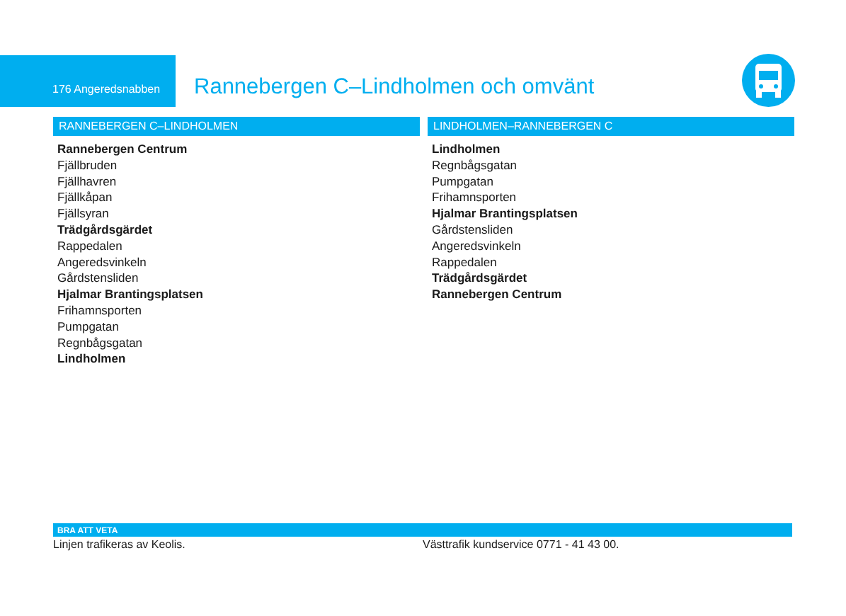176 Angeredsnabben
Rannebergen C–Lindholmen och omvänt
RANNEBERGEN C–LINDHOLMEN
Rannebergen Centrum
Fjällbruden
Fjällhavren
Fjällkåpan
Fjällsyran
Trädgårdsgärdet
Rappedalen
Angeredsvinkeln
Gårdstensliden
Hjalmar Brantingsplatsen
Frihamnsporten
Pumpgatan
Regnbågsgatan
Lindholmen
LINDHOLMEN–RANNEBERGEN C
Lindholmen
Regnbågsgatan
Pumpgatan
Frihamnsporten
Hjalmar Brantingsplatsen
Gårdstensliden
Angeredsvinkeln
Rappedalen
Trädgårdsgärdet
Rannebergen Centrum
BRA ATT VETA
Linjen trafikeras av Keolis. Västtrafik kundservice 0771 - 41 43 00.